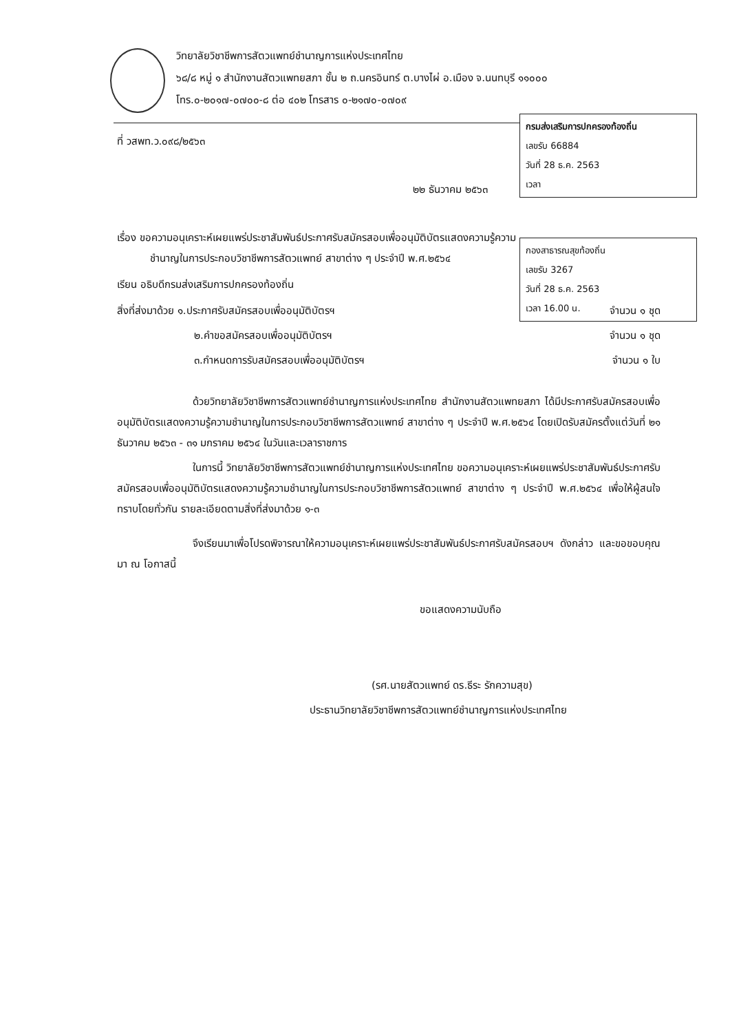วิทยาลัยวิชาชีพการสัตวแพทย์ชำนาญการแห่งประเทศไทย
๖๘/๘ หมู่ ๑ สำนักงานสัตวแพทยสภา ชั้น ๒ ถ.นครอินทร์ ต.บางไผ่ อ.เมือง จ.นนทบุรี ๑๑๐๐๐
โทร.๐-๒๐๑๗-๐๗๐๐-๘ ต่อ ๔๐๒ โทรสาร ๐-๒๑๗๐-๐๗๐๙
กรมส่งเสริมการปกครองท้องถิ่น
เลขรับ 66884
วันที่ 28 ธ.ค. 2563
เวลา
กองสาธารณสุขท้องถิ่น
เลขรับ 3267
วันที่ 28 ธ.ค. 2563
เวลา 16.00 น.
ที่ วสพท.ว.๐๙๘/๒๕๖๓
๒๒ ธันวาคม ๒๕๖๓
เรื่อง ขอความอนุเคราะห์เผยแพร่ประชาสัมพันธ์ประกาศรับสมัครสอบเพื่ออนุมัติบัตรแสดงความรู้ความ
ชำนาญในการประกอบวิชาชีพการสัตวแพทย์ สาขาต่าง ๆ ประจำปี พ.ศ.๒๕๖๔
เรียน อธิบดีกรมส่งเสริมการปกครองท้องถิ่น
สิ่งที่ส่งมาด้วย ๑.ประกาศรับสมัครสอบเพื่ออนุมัติบัตรฯ จำนวน ๑ ชุด
๒.คำขอสมัครสอบเพื่ออนุมัติบัตรฯ จำนวน ๑ ชุด
๓.กำหนดการรับสมัครสอบเพื่ออนุมัติบัตรฯ จำนวน ๑ ใบ
ด้วยวิทยาลัยวิชาชีพการสัตวแพทย์ชำนาญการแห่งประเทศไทย สำนักงานสัตวแพทยสภา ได้มีประกาศรับสมัครสอบเพื่ออนุมัติบัตรแสดงความรู้ความชำนาญในการประกอบวิชาชีพการสัตวแพทย์ สาขาต่าง ๆ ประจำปี พ.ศ.๒๕๖๔ โดยเปิดรับสมัครตั้งแต่วันที่ ๒๑ ธันวาคม ๒๕๖๓ - ๓๑ มกราคม ๒๕๖๔ ในวันและเวลาราชการ
ในการนี้ วิทยาลัยวิชาชีพการสัตวแพทย์ชำนาญการแห่งประเทศไทย ขอความอนุเคราะห์เผยแพร่ประชาสัมพันธ์ประกาศรับสมัครสอบเพื่ออนุมัติบัตรแสดงความรู้ความชำนาญในการประกอบวิชาชีพการสัตวแพทย์ สาขาต่าง ๆ ประจำปี พ.ศ.๒๕๖๔ เพื่อให้ผู้สนใจทราบโดยทั่วกัน รายละเอียดตามสิ่งที่ส่งมาด้วย ๑-๓
จึงเรียนมาเพื่อโปรดพิจารณาให้ความอนุเคราะห์เผยแพร่ประชาสัมพันธ์ประกาศรับสมัครสอบฯ ดังกล่าว และขอขอบคุณมา ณ โอกาสนี้
ขอแสดงความนับถือ
(รศ.นายสัตวแพทย์ ดร.ธีระ รักความสุข)
ประธานวิทยาลัยวิชาชีพการสัตวแพทย์ชำนาญการแห่งประเทศไทย